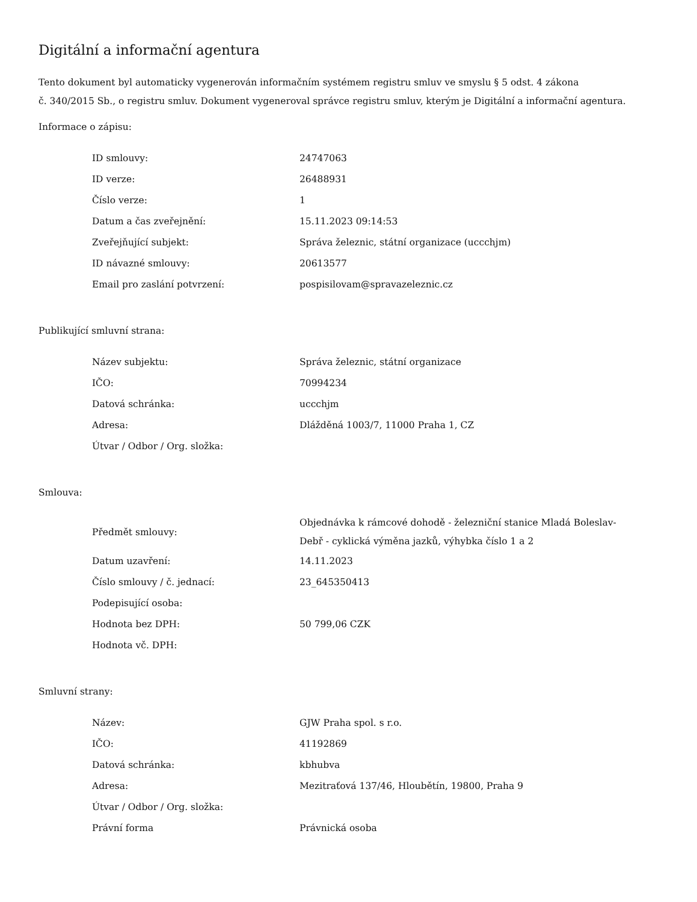Digitální a informační agentura
Tento dokument byl automaticky vygenerován informačním systémem registru smluv ve smyslu § 5 odst. 4 zákona
č. 340/2015 Sb., o registru smluv. Dokument vygeneroval správce registru smluv, kterým je Digitální a informační agentura.
Informace o zápisu:
| ID smlouvy: | 24747063 |
| ID verze: | 26488931 |
| Číslo verze: | 1 |
| Datum a čas zveřejnění: | 15.11.2023 09:14:53 |
| Zveřejňující subjekt: | Správa železnic, státní organizace (uccchjm) |
| ID návazné smlouvy: | 20613577 |
| Email pro zaslání potvrzení: | pospisilovam@spravazeleznic.cz |
Publikující smluvní strana:
| Název subjektu: | Správa železnic, státní organizace |
| IČO: | 70994234 |
| Datová schránka: | uccchjm |
| Adresa: | Dlážděná 1003/7, 11000 Praha 1, CZ |
| Útvar / Odbor / Org. složka: | |
Smlouva:
| Předmět smlouvy: | Objednávka k rámcové dohodě - železniční stanice Mladá Boleslav-Debř - cyklická výměna jazků, výhybka číslo 1 a 2 |
| Datum uzavření: | 14.11.2023 |
| Číslo smlouvy / č. jednací: | 23_645350413 |
| Podepisující osoba: | |
| Hodnota bez DPH: | 50 799,06 CZK |
| Hodnota vč. DPH: | |
Smluvní strany:
| Název: | GJW Praha spol. s r.o. |
| IČO: | 41192869 |
| Datová schránka: | kbhubva |
| Adresa: | Mezitraťová 137/46, Hloubětín, 19800, Praha 9 |
| Útvar / Odbor / Org. složka: | |
| Právní forma | Právnická osoba |